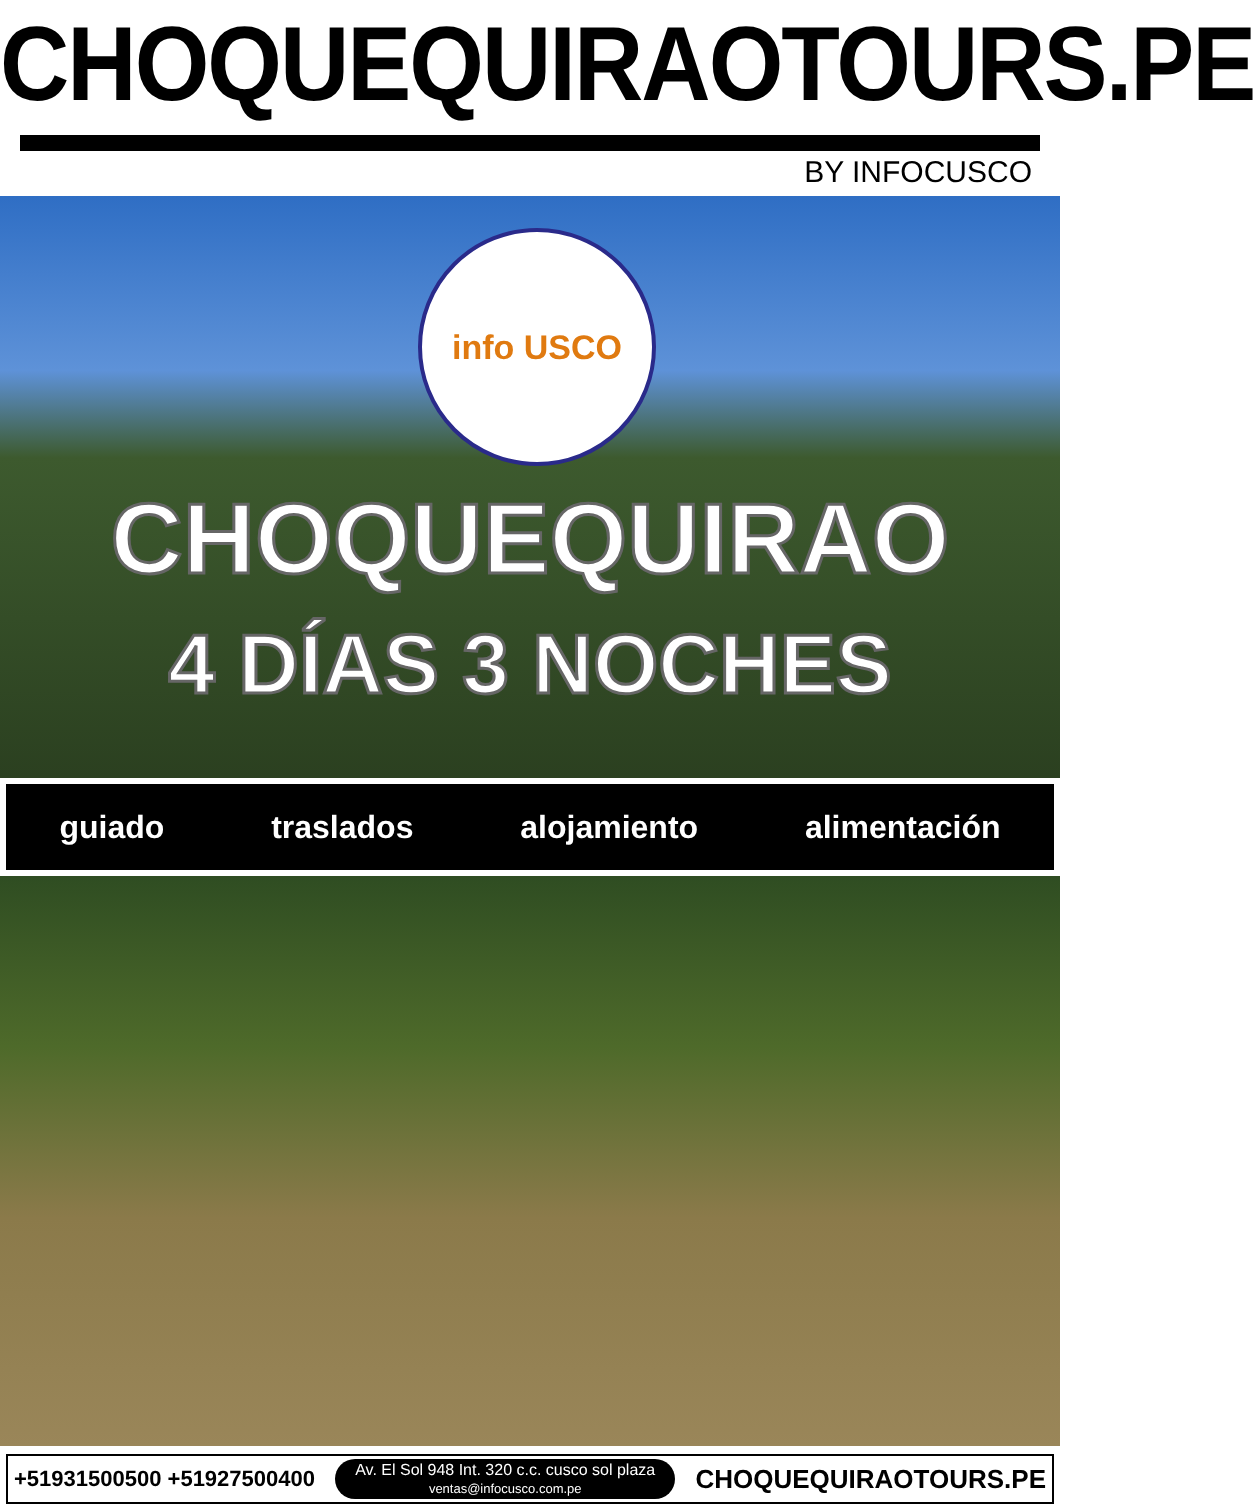CHOQUEQUIRAOTOURS.PE
BY INFOCUSCO
info USCO
CHOQUEQUIRAO
4 DÍAS 3 NOCHES
guiado traslados alojamiento alimentación
+51931500500 +51927500400
Av. El Sol 948 Int. 320 c.c. cusco sol plaza
ventas@infocusco.com.pe
CHOQUEQUIRAOTOURS.PE